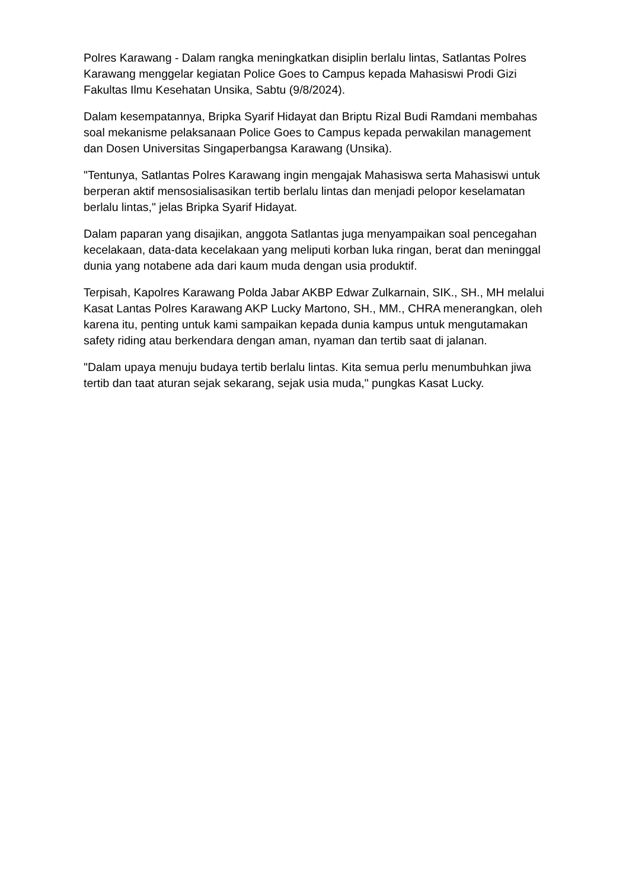Polres Karawang - Dalam rangka meningkatkan disiplin berlalu lintas, Satlantas Polres Karawang menggelar kegiatan Police Goes to Campus kepada Mahasiswi Prodi Gizi Fakultas Ilmu Kesehatan Unsika, Sabtu (9/8/2024).
Dalam kesempatannya, Bripka Syarif Hidayat dan Briptu Rizal Budi Ramdani membahas soal mekanisme pelaksanaan Police Goes to Campus kepada perwakilan management dan Dosen Universitas Singaperbangsa Karawang (Unsika).
"Tentunya, Satlantas Polres Karawang ingin mengajak Mahasiswa serta Mahasiswi untuk berperan aktif mensosialisasikan tertib berlalu lintas dan menjadi pelopor keselamatan berlalu lintas," jelas Bripka Syarif Hidayat.
Dalam paparan yang disajikan, anggota Satlantas juga menyampaikan soal pencegahan kecelakaan, data-data kecelakaan yang meliputi korban luka ringan, berat dan meninggal dunia yang notabene ada dari kaum muda dengan usia produktif.
Terpisah, Kapolres Karawang Polda Jabar AKBP Edwar Zulkarnain, SIK., SH., MH melalui Kasat Lantas Polres Karawang AKP Lucky Martono, SH., MM., CHRA menerangkan, oleh karena itu, penting untuk kami sampaikan kepada dunia kampus untuk mengutamakan safety riding atau berkendara dengan aman, nyaman dan tertib saat di jalanan.
"Dalam upaya menuju budaya tertib berlalu lintas. Kita semua perlu menumbuhkan jiwa tertib dan taat aturan sejak sekarang, sejak usia muda," pungkas Kasat Lucky.